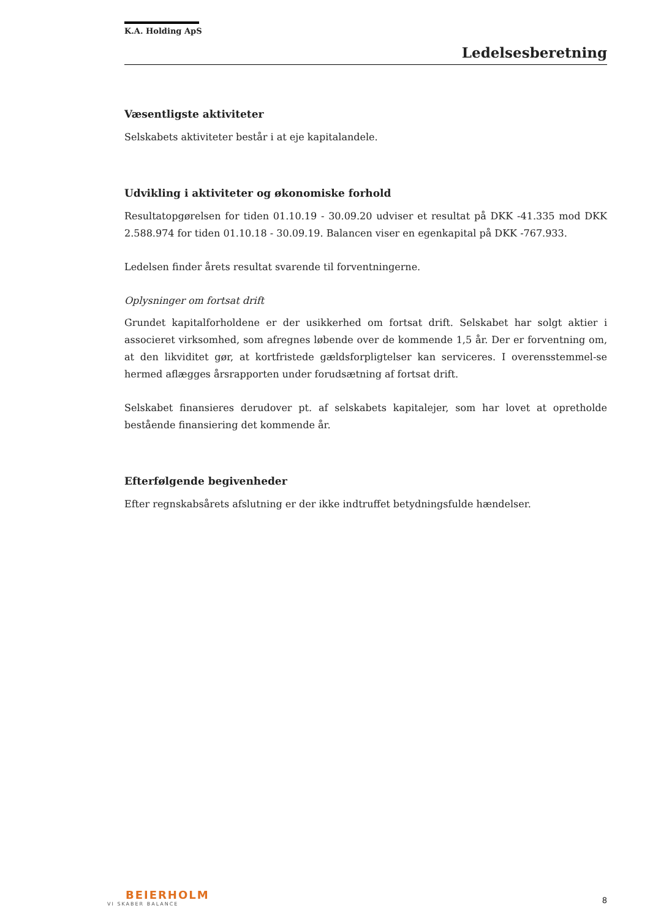K.A. Holding ApS
Ledelsesberetning
Væsentligste aktiviteter
Selskabets aktiviteter består i at eje kapitalandele.
Udvikling i aktiviteter og økonomiske forhold
Resultatopgørelsen for tiden 01.10.19 - 30.09.20 udviser et resultat på DKK -41.335 mod DKK 2.588.974 for tiden 01.10.18 - 30.09.19. Balancen viser en egenkapital på DKK -767.933.
Ledelsen finder årets resultat svarende til forventningerne.
Oplysninger om fortsat drift
Grundet kapitalforholdene er der usikkerhed om fortsat drift. Selskabet har solgt aktier i associeret virksomhed, som afregnes løbende over de kommende 1,5 år. Der er forventning om, at den likviditet gør, at kortfristede gældsforpligtelser kan serviceres. I overensstemmel-se hermed aflægges årsrapporten under forudsætning af fortsat drift.
Selskabet finansieres derudover pt. af selskabets kapitalejer, som har lovet at opretholde bestående finansiering det kommende år.
Efterfølgende begivenheder
Efter regnskabsårets afslutning er der ikke indtruffet betydningsfulde hændelser.
BEIERHOLM
VI SKABER BALANCE
8